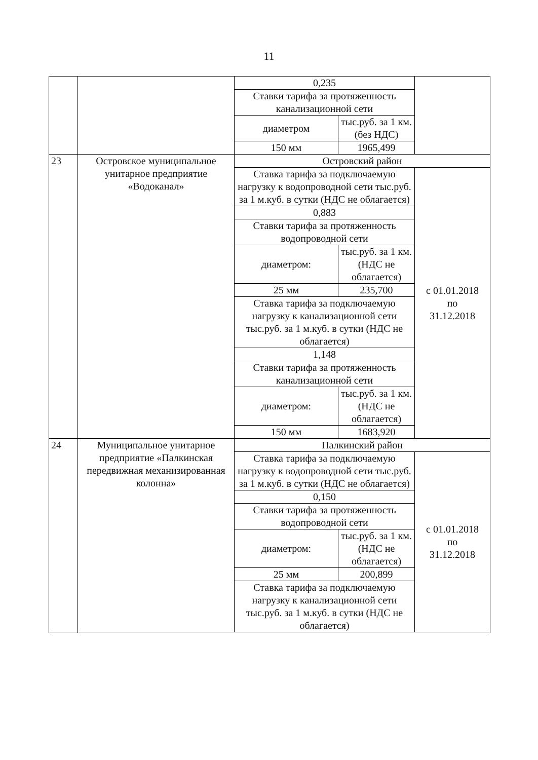11
| | | 0,235 | | |
| | | Ставки тарифа за протяженность канализационной сети | | |
| | | диаметром | тыс.руб. за 1 км. (без НДС) | |
| | | 150 мм | 1965,499 | |
| 23 | Островское муниципальное унитарное предприятие «Водоканал» | Островский район | | |
| | | Ставка тарифа за подключаемую нагрузку к водопроводной сети тыс.руб. за 1 м.куб. в сутки (НДС не облагается) | | с 01.01.2018 по 31.12.2018 |
| | | 0,883 | | |
| | | Ставки тарифа за протяженность водопроводной сети | | |
| | | диаметром: | тыс.руб. за 1 км. (НДС не облагается) | |
| | | 25 мм | 235,700 | |
| | | Ставка тарифа за подключаемую нагрузку к канализационной сети тыс.руб. за 1 м.куб. в сутки (НДС не облагается) | | |
| | | 1,148 | | |
| | | Ставки тарифа за протяженность канализационной сети | | |
| | | диаметром: | тыс.руб. за 1 км. (НДС не облагается) | |
| | | 150 мм | 1683,920 | |
| 24 | Муниципальное унитарное предприятие «Палкинская передвижная механизированная колонна» | Палкинский район | | |
| | | Ставка тарифа за подключаемую нагрузку к водопроводной сети тыс.руб. за 1 м.куб. в сутки (НДС не облагается) | | с 01.01.2018 по 31.12.2018 |
| | | 0,150 | | |
| | | Ставки тарифа за протяженность водопроводной сети | | |
| | | диаметром: | тыс.руб. за 1 км. (НДС не облагается) | |
| | | 25 мм | 200,899 | |
| | | Ставка тарифа за подключаемую нагрузку к канализационной сети тыс.руб. за 1 м.куб. в сутки (НДС не облагается) | | |